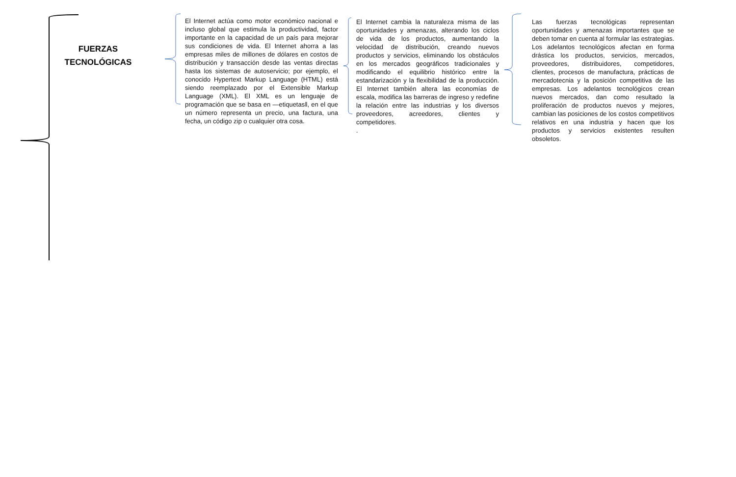FUERZAS
TECNOLÓGICAS
El Internet actúa como motor económico nacional e incluso global que estimula la productividad, factor importante en la capacidad de un país para mejorar sus condiciones de vida. El Internet ahorra a las empresas miles de millones de dólares en costos de distribución y transacción desde las ventas directas hasta los sistemas de autoservicio; por ejemplo, el conocido Hypertext Markup Language (HTML) está siendo reemplazado por el Extensible Markup Language (XML). El XML es un lenguaje de programación que se basa en —etiquetas‖, en el que un número representa un precio, una factura, una fecha, un código zip o cualquier otra cosa.
El Internet cambia la naturaleza misma de las oportunidades y amenazas, alterando los ciclos de vida de los productos, aumentando la velocidad de distribución, creando nuevos productos y servicios, eliminando los obstáculos en los mercados geográficos tradicionales y modificando el equilibrio histórico entre la estandarización y la flexibilidad de la producción. El Internet también altera las economías de escala, modifica las barreras de ingreso y redefine la relación entre las industrias y los diversos proveedores, acreedores, clientes y competidores.
.
Las fuerzas tecnológicas representan oportunidades y amenazas importantes que se deben tomar en cuenta al formular las estrategias. Los adelantos tecnológicos afectan en forma drástica los productos, servicios, mercados, proveedores, distribuidores, competidores, clientes, procesos de manufactura, prácticas de mercadotecnia y la posición competitiva de las empresas. Los adelantos tecnológicos crean nuevos mercados, dan como resultado la proliferación de productos nuevos y mejores, cambian las posiciones de los costos competitivos relativos en una industria y hacen que los productos y servicios existentes resulten obsoletos.